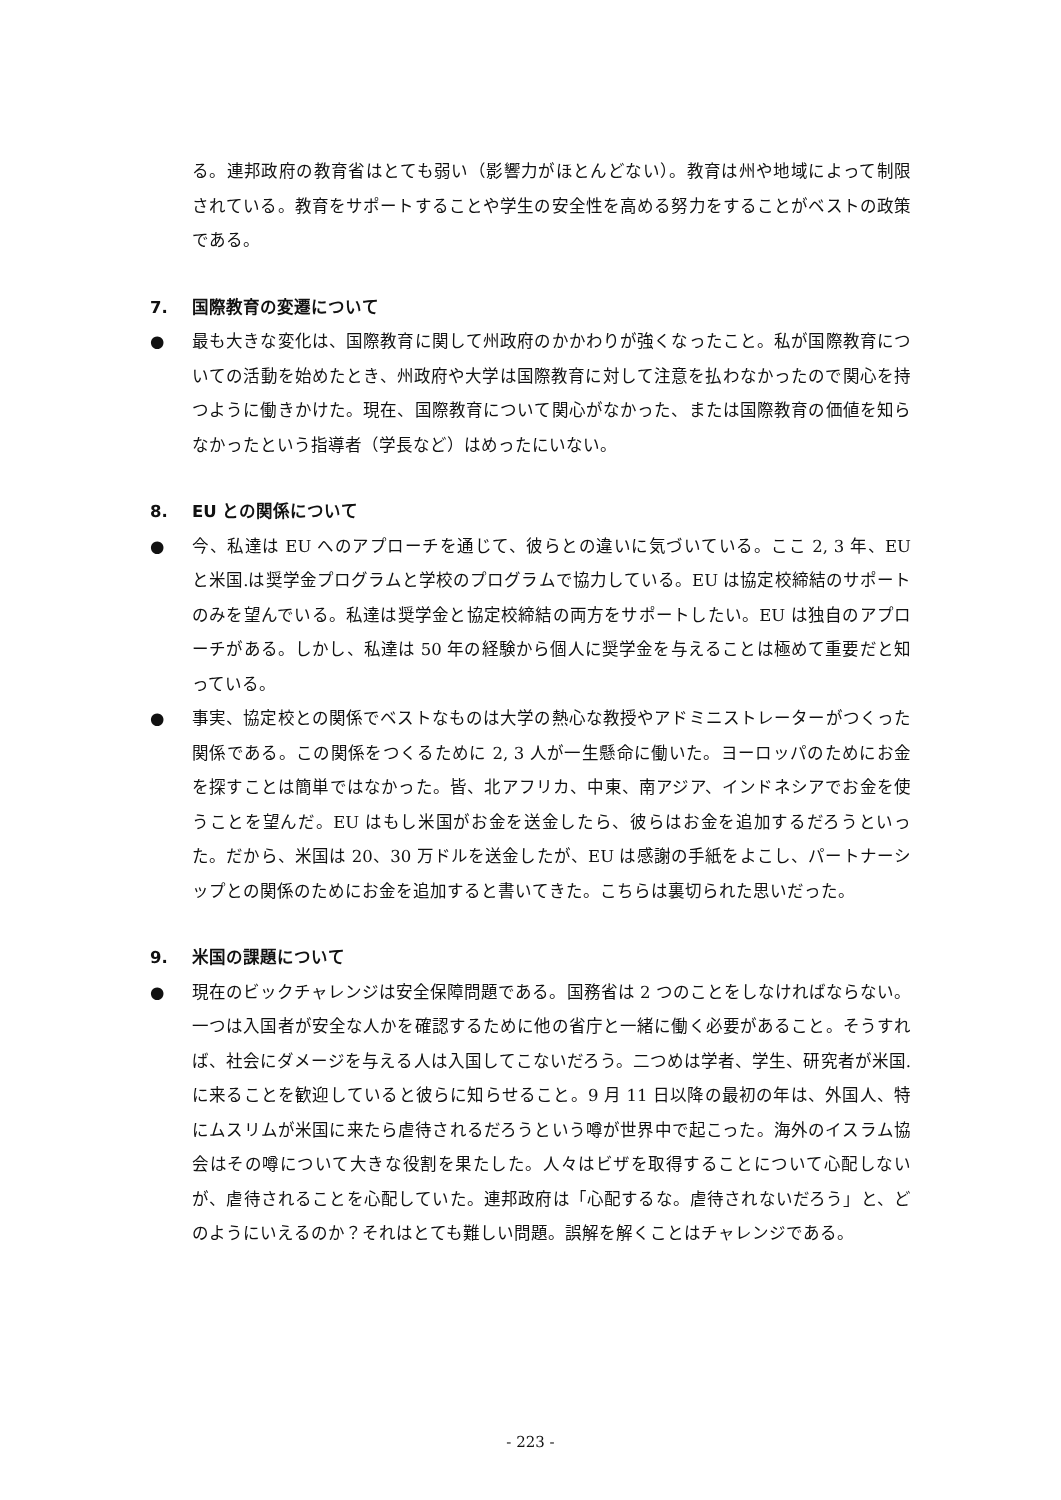る。連邦政府の教育省はとても弱い（影響力がほとんどない）。教育は州や地域によって制限されている。教育をサポートすることや学生の安全性を高める努力をすることがベストの政策である。
7. 国際教育の変遷について
● 最も大きな変化は、国際教育に関して州政府のかかわりが強くなったこと。私が国際教育についての活動を始めたとき、州政府や大学は国際教育に対して注意を払わなかったので関心を持つように働きかけた。現在、国際教育について関心がなかった、または国際教育の価値を知らなかったという指導者（学長など）はめったにいない。
8. EU との関係について
● 今、私達は EU へのアプローチを通じて、彼らとの違いに気づいている。ここ 2, 3 年、EU と米国.は奨学金プログラムと学校のプログラムで協力している。EU は協定校締結のサポートのみを望んでいる。私達は奨学金と協定校締結の両方をサポートしたい。EU は独自のアプローチがある。しかし、私達は 50 年の経験から個人に奨学金を与えることは極めて重要だと知っている。
● 事実、協定校との関係でベストなものは大学の熱心な教授やアドミニストレーターがつくった関係である。この関係をつくるために 2, 3 人が一生懸命に働いた。ヨーロッパのためにお金を探すことは簡単ではなかった。皆、北アフリカ、中東、南アジア、インドネシアでお金を使うことを望んだ。EU はもし米国がお金を送金したら、彼らはお金を追加するだろうといった。だから、米国は 20、30 万ドルを送金したが、EU は感謝の手紙をよこし、パートナーシップとの関係のためにお金を追加すると書いてきた。こちらは裏切られた思いだった。
9. 米国の課題について
● 現在のビックチャレンジは安全保障問題である。国務省は 2 つのことをしなければならない。一つは入国者が安全な人かを確認するために他の省庁と一緒に働く必要があること。そうすれば、社会にダメージを与える人は入国してこないだろう。二つめは学者、学生、研究者が米国.に来ることを歓迎していると彼らに知らせること。9 月 11 日以降の最初の年は、外国人、特にムスリムが米国に来たら虐待されるだろうという噂が世界中で起こった。海外のイスラム協会はその噂について大きな役割を果たした。人々はビザを取得することについて心配しないが、虐待されることを心配していた。連邦政府は「心配するな。虐待されないだろう」と、どのようにいえるのか？それはとても難しい問題。誤解を解くことはチャレンジである。
- 223 -